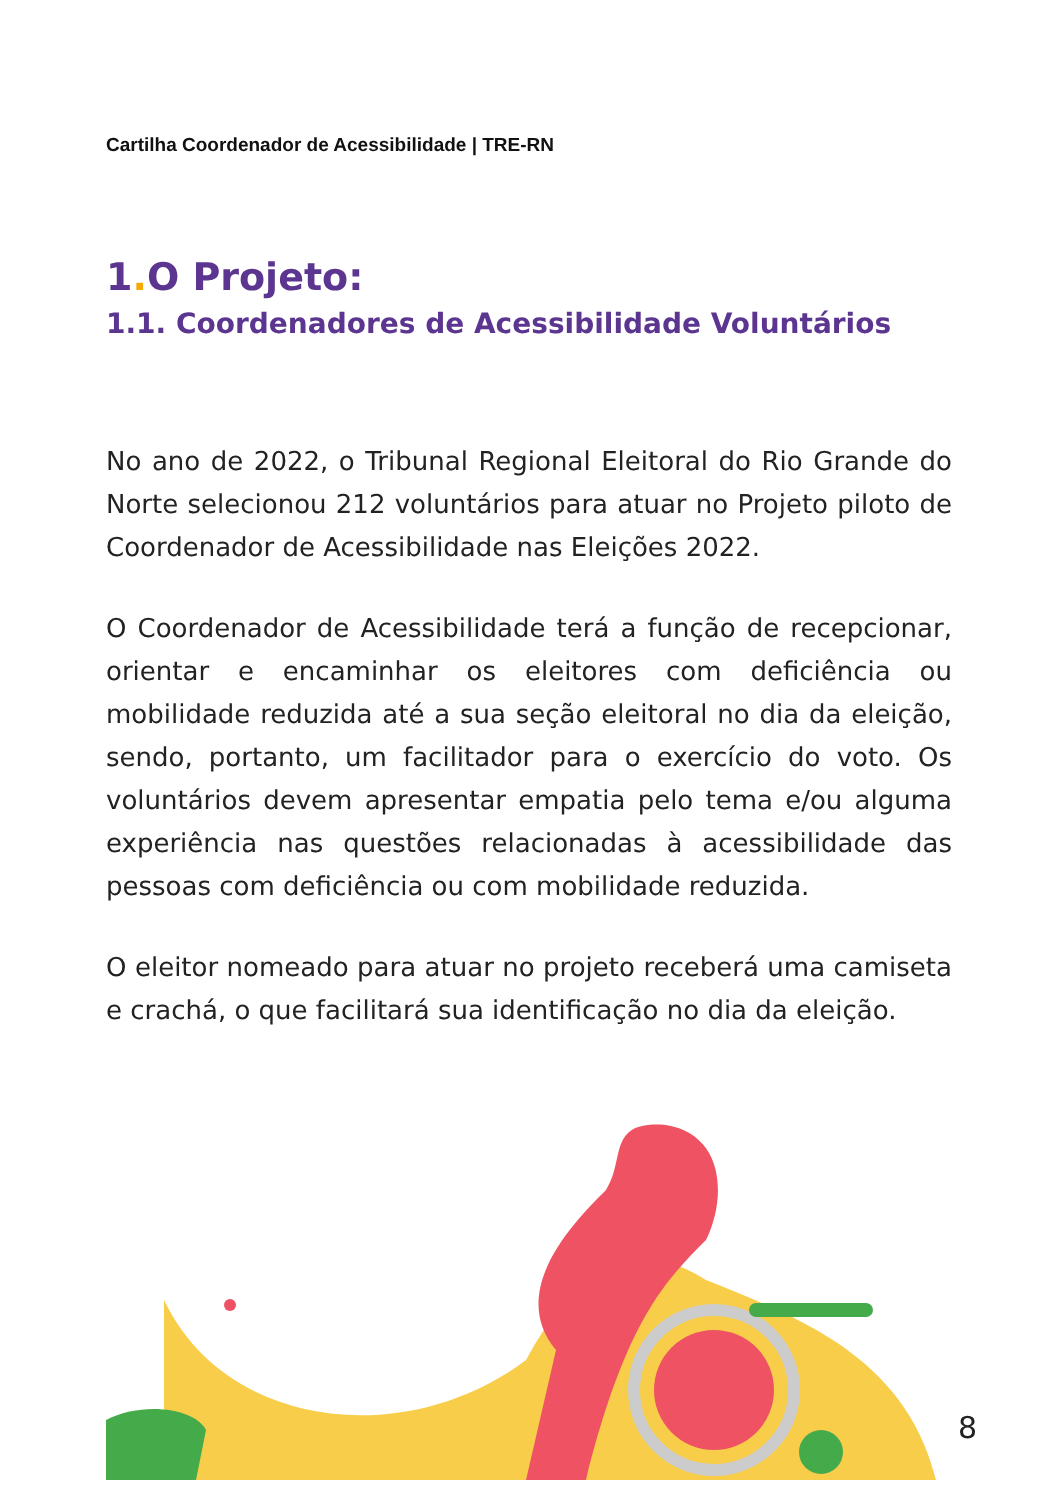Cartilha Coordenador de Acessibilidade | TRE-RN
1. O Projeto:
1.1. Coordenadores de Acessibilidade Voluntários
No ano de 2022, o Tribunal Regional Eleitoral do Rio Grande do Norte selecionou 212 voluntários para atuar no Projeto piloto de Coordenador de Acessibilidade nas Eleições 2022.
O Coordenador de Acessibilidade terá a função de recepcionar, orientar e encaminhar os eleitores com deficiência ou mobilidade reduzida até a sua seção eleitoral no dia da eleição, sendo, portanto, um facilitador para o exercício do voto. Os voluntários devem apresentar empatia pelo tema e/ou alguma experiência nas questões relacionadas à acessibilidade das pessoas com deficiência ou com mobilidade reduzida.
O eleitor nomeado para atuar no projeto receberá uma camiseta e crachá, o que facilitará sua identificação no dia da eleição.
8